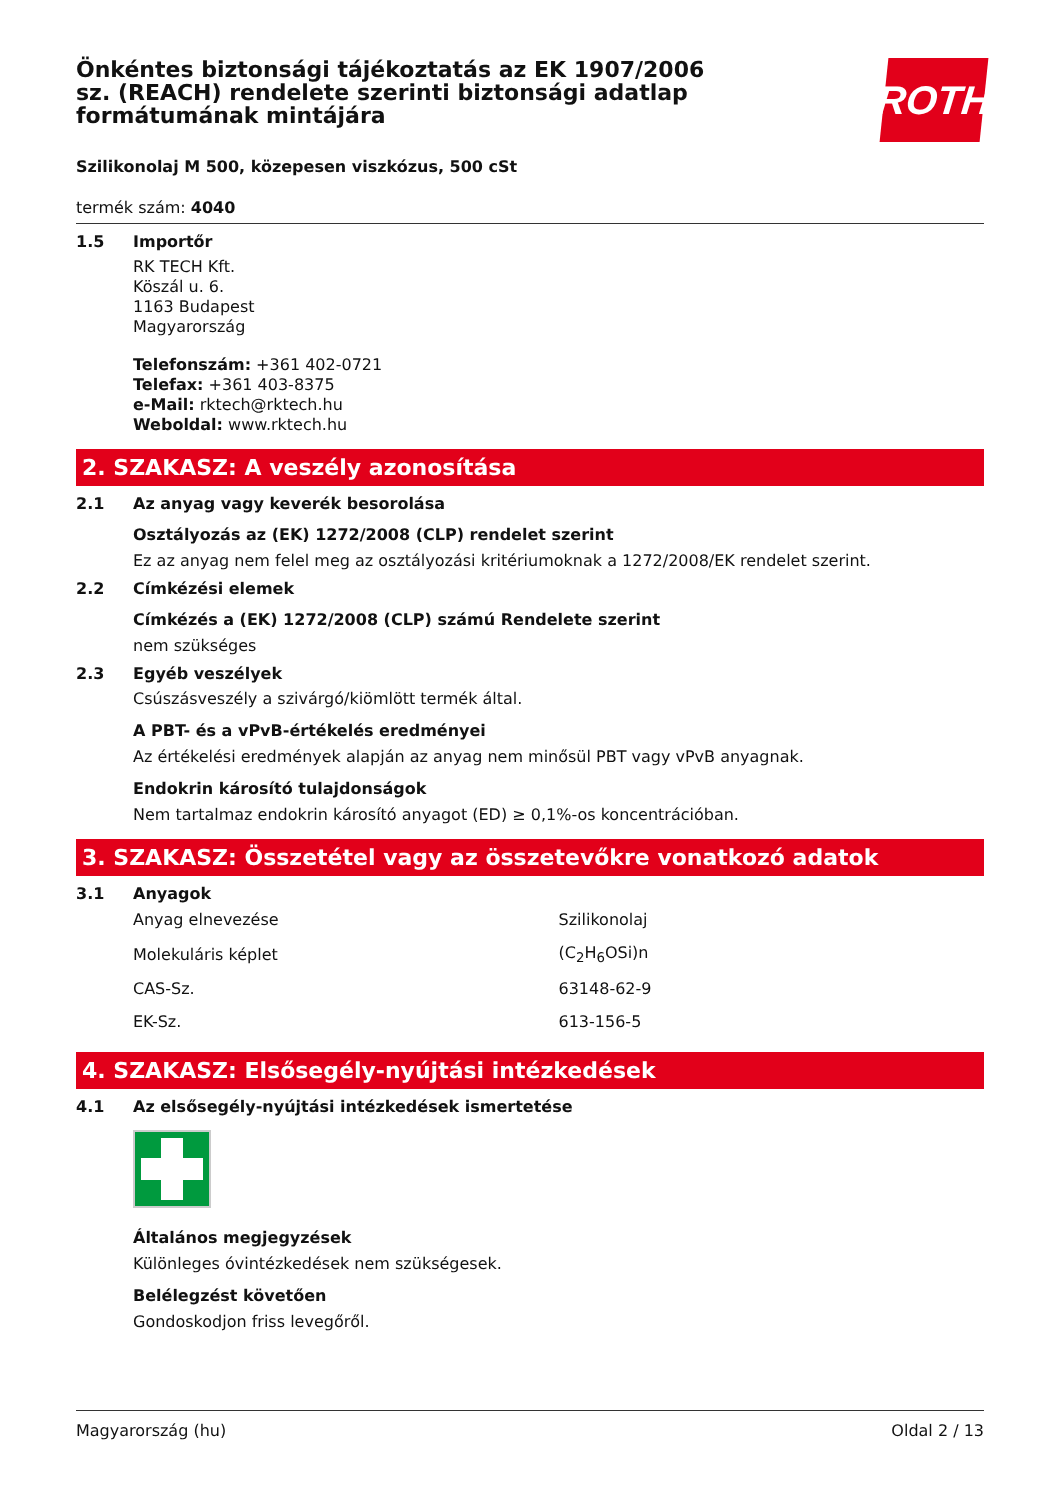Önkéntes biztonsági tájékoztatás az EK 1907/2006 sz. (REACH) rendelete szerinti biztonsági adatlap formátumának mintájára
ROTH
Szilikonolaj M 500, közepesen viszkózus, 500 cSt
termék szám: 4040
1.5 Importőr
RK TECH Kft.
Köszál u. 6.
1163 Budapest
Magyarország
Telefonszám: +361 402-0721
Telefax: +361 403-8375
e-Mail: rktech@rktech.hu
Weboldal: www.rktech.hu
2. SZAKASZ: A veszély azonosítása
2.1 Az anyag vagy keverék besorolása
Osztályozás az (EK) 1272/2008 (CLP) rendelet szerint
Ez az anyag nem felel meg az osztályozási kritériumoknak a 1272/2008/EK rendelet szerint.
2.2 Címkézési elemek
Címkézés a (EK) 1272/2008 (CLP) számú Rendelete szerint
nem szükséges
2.3 Egyéb veszélyek
Csúszásveszély a szivárgó/kiömlött termék által.
A PBT- és a vPvB-értékelés eredményei
Az értékelési eredmények alapján az anyag nem minősül PBT vagy vPvB anyagnak.
Endokrin károsító tulajdonságok
Nem tartalmaz endokrin károsító anyagot (ED) ≥ 0,1%-os koncentrációban.
3. SZAKASZ: Összetétel vagy az összetevőkre vonatkozó adatok
3.1 Anyagok
| Anyag elnevezése | Szilikonolaj |
| Molekuláris képlet | (C<sub>2</sub>H<sub>6</sub>OSi)n |
| CAS-Sz. | 63148-62-9 |
| EK-Sz. | 613-156-5 |
4. SZAKASZ: Elsősegély-nyújtási intézkedések
4.1 Az elsősegély-nyújtási intézkedések ismertetése
Általános megjegyzések
Különleges óvintézkedések nem szükségesek.
Belélegzést követően
Gondoskodjon friss levegőről.
Magyarország (hu) Oldal 2 / 13